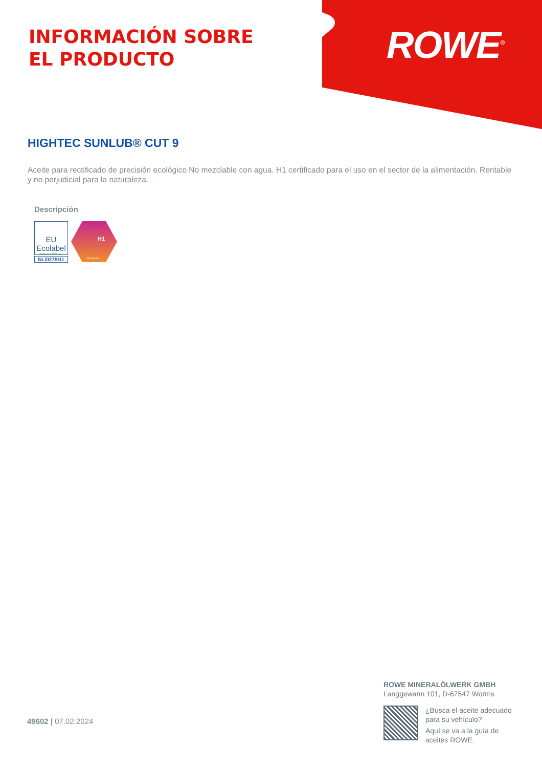INFORMACIÓN SOBRE
EL PRODUCTO
ROWE<sup>®</sup>
HIGHTEC SUNLUB® CUT 9
Aceite para rectificado de precisión ecológico No mezclable con agua. H1 certificado para el uso en el sector de la alimentación. Rentable y no perjudicial para la naturaleza.
Descripción
EU Ecolabel
www.ecolabel.eu
NL/027/011
H1
2probity.eu
49602 | 07.02.2024
ROWE MINERALÖLWERK GMBH
Langgewann 101, D-67547 Worms
¿Busca el aceite adecuado
para su vehículo?
Aquí se va a la guía de
aceites ROWE.